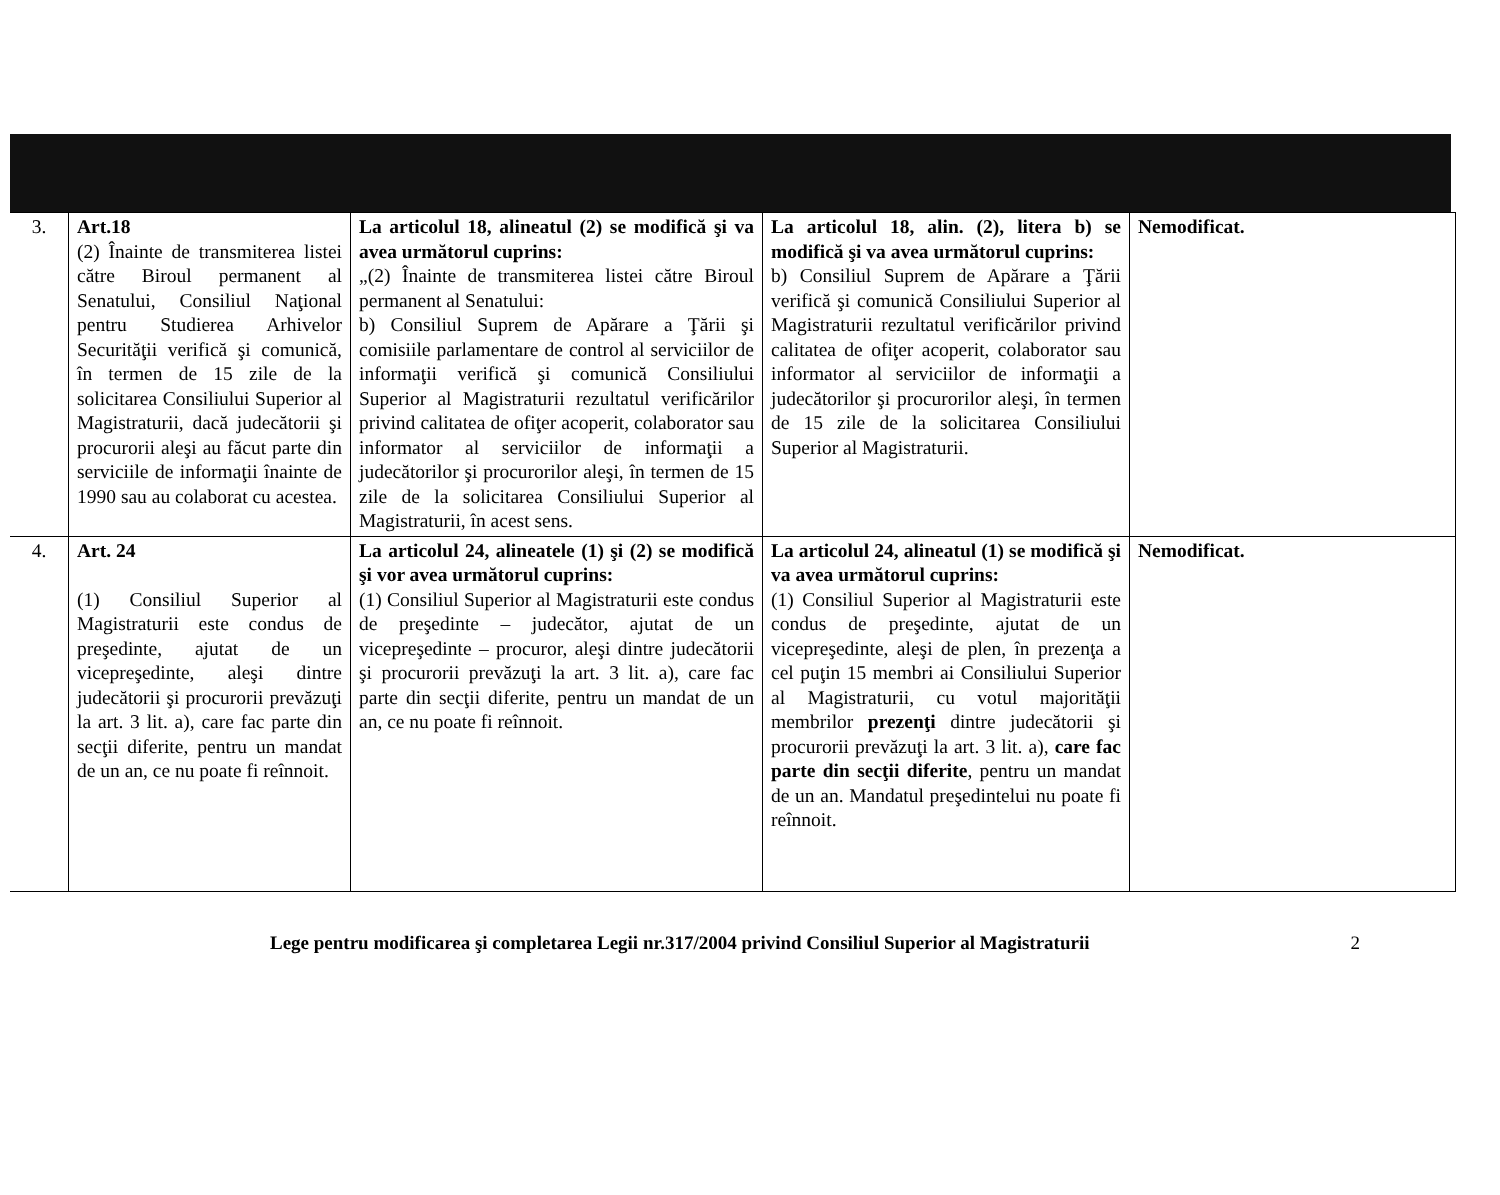| 3. | Art.18 (2) Înainte de transmiterea listei către Biroul permanent al Senatului, Consiliul Naţional pentru Studierea Arhivelor Securităţii verifică şi comunică, în termen de 15 zile de la solicitarea Consiliului Superior al Magistraturii, dacă judecătorii şi procurorii aleşi au făcut parte din serviciile de informaţii înainte de 1990 sau au colaborat cu acestea. | La articolul 18, alineatul (2) se modifică şi va avea următorul cuprins: „(2) Înainte de transmiterea listei către Biroul permanent al Senatului: b) Consiliul Suprem de Apărare a Ţării şi comisiile parlamentare de control al serviciilor de informaţii verifică şi comunică Consiliului Superior al Magistraturii rezultatul verificărilor privind calitatea de ofiţer acoperit, colaborator sau informator al serviciilor de informaţii a judecătorilor şi procurorilor aleşi, în termen de 15 zile de la solicitarea Consiliului Superior al Magistraturii, în acest sens. | La articolul 18, alin. (2), litera b) se modifică şi va avea următorul cuprins: b) Consiliul Suprem de Apărare a Ţării verifică şi comunică Consiliului Superior al Magistraturii rezultatul verificărilor privind calitatea de ofiţer acoperit, colaborator sau informator al serviciilor de informaţii a judecătorilor şi procurorilor aleşi, în termen de 15 zile de la solicitarea Consiliului Superior al Magistraturii. | Nemodificat. |
| 4. | Art. 24 (1) Consiliul Superior al Magistraturii este condus de preşedinte, ajutat de un vicepreşedinte, aleşi dintre judecătorii şi procurorii prevăzuţi la art. 3 lit. a), care fac parte din secţii diferite, pentru un mandat de un an, ce nu poate fi reînnoit. | La articolul 24, alineatele (1) şi (2) se modifică şi vor avea următorul cuprins: (1) Consiliul Superior al Magistraturii este condus de preşedinte – judecător, ajutat de un vicepreşedinte – procuror, aleşi dintre judecătorii şi procurorii prevăzuţi la art. 3 lit. a), care fac parte din secţii diferite, pentru un mandat de un an, ce nu poate fi reînnoit. | La articolul 24, alineatul (1) se modifică şi va avea următorul cuprins: (1) Consiliul Superior al Magistraturii este condus de preşedinte, ajutat de un vicepreşedinte, aleşi de plen, în prezenţa a cel puţin 15 membri ai Consiliului Superior al Magistraturii, cu votul majorităţii membrilor prezenţi dintre judecătorii şi procurorii prevăzuţi la art. 3 lit. a), care fac parte din secţii diferite , pentru un mandat de un an. Mandatul preşedintelui nu poate fi reînnoit. | Nemodificat. |
Lege pentru modificarea şi completarea Legii nr.317/2004 privind Consiliul Superior al Magistraturii 2